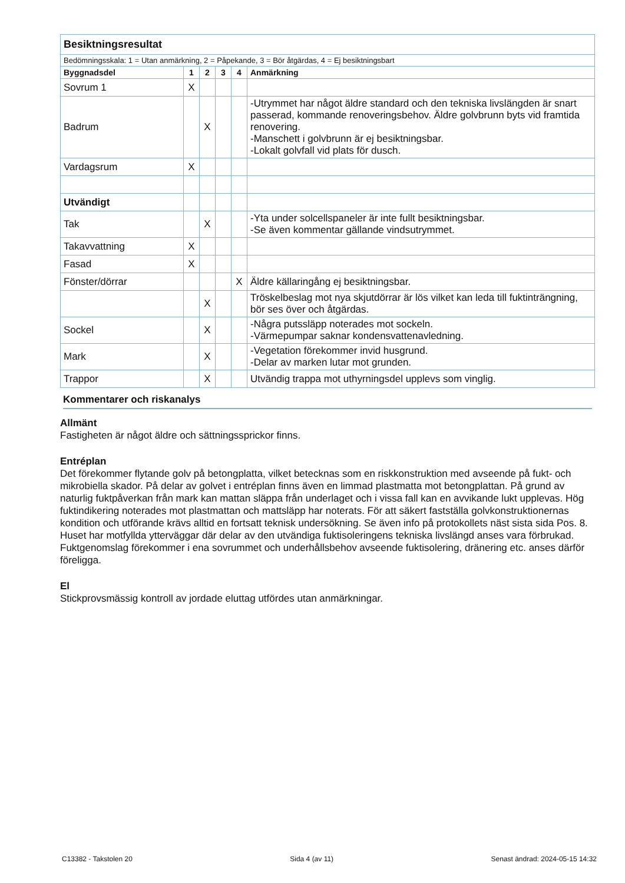| Besiktningsresultat | | | | | |
| Bedömningsskala: 1 = Utan anmärkning, 2 = Påpekande, 3 = Bör åtgärdas, 4 = Ej besiktningsbart | | | | | |
| Byggnadsdel | 1 | 2 | 3 | 4 | Anmärkning |
| Sovrum 1 | X | | | | |
| Badrum | | X | | | -Utrymmet har något äldre standard och den tekniska livslängden är snart passerad, kommande renoveringsbehov. Äldre golvbrunn byts vid framtida renovering. -Manschett i golvbrunn är ej besiktningsbar. -Lokalt golvfall vid plats för dusch. |
| Vardagsrum | X | | | | |
| Utvändigt | | | | | |
| Tak | | X | | | -Yta under solcellspaneler är inte fullt besiktningsbar. -Se även kommentar gällande vindsutrymmet. |
| Takavvattning | X | | | | |
| Fasad | X | | | | |
| Fönster/dörrar | | | | X | Äldre källaringång ej besiktningsbar. |
| | | X | | | Tröskelbeslag mot nya skjutdörrar är lös vilket kan leda till fuktinträngning, bör ses över och åtgärdas. |
| Sockel | | X | | | -Några putssläpp noterades mot sockeln. -Värmepumpar saknar kondensvattenavledning. |
| Mark | | X | | | -Vegetation förekommer invid husgrund. -Delar av marken lutar mot grunden. |
| Trappor | | X | | | Utvändig trappa mot uthyrningsdel upplevs som vinglig. |
Kommentarer och riskanalys
Allmänt
Fastigheten är något äldre och sättningssprickor finns.
Entréplan
Det förekommer flytande golv på betongplatta, vilket betecknas som en riskkonstruktion med avseende på fukt- och mikrobiella skador. På delar av golvet i entréplan finns även en limmad plastmatta mot betongplattan. På grund av naturlig fuktpåverkan från mark kan mattan släppa från underlaget och i vissa fall kan en avvikande lukt upplevas. Hög fuktindikering noterades mot plastmattan och mattsläpp har noterats. För att säkert fastställa golvkonstruktionernas kondition och utförande krävs alltid en fortsatt teknisk undersökning. Se även info på protokollets näst sista sida Pos. 8.
Huset har motfyllda ytterväggar där delar av den utvändiga fuktisoleringens tekniska livslängd anses vara förbrukad. Fuktgenomslag förekommer i ena sovrummet och underhållsbehov avseende fuktisolering, dränering etc. anses därför föreligga.
El
Stickprovsmässig kontroll av jordade eluttag utfördes utan anmärkningar.
C13382 - Takstolen 20 Sida 4 (av 11) Senast ändrad: 2024-05-15 14:32